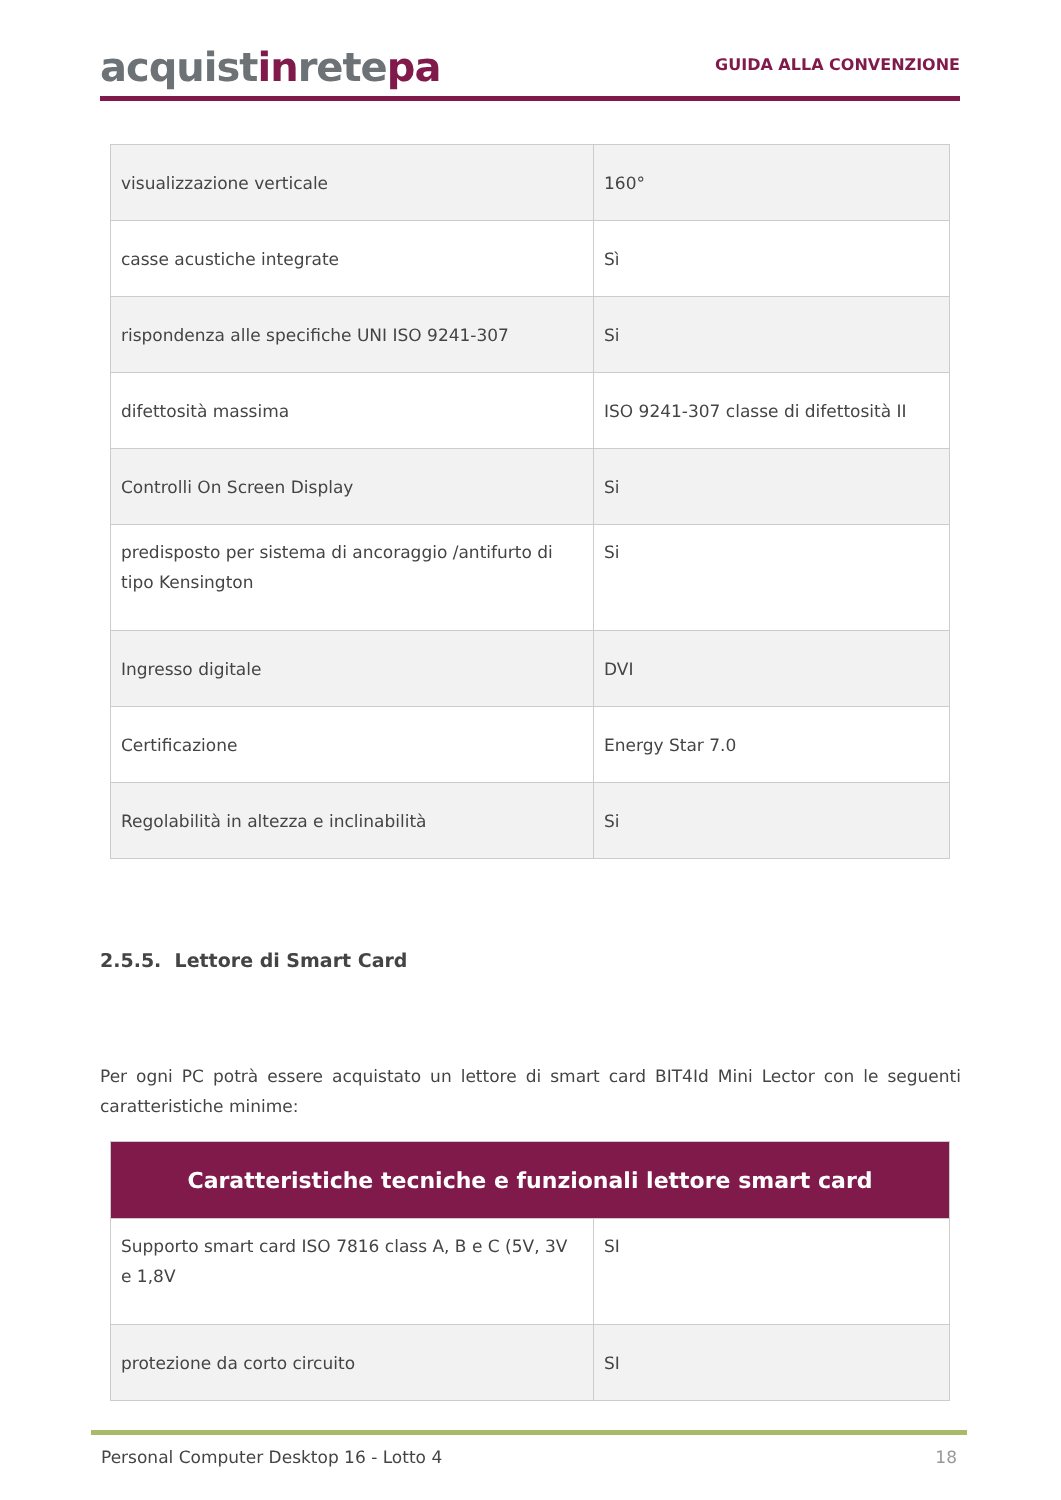acquistinretepa
GUIDA ALLA CONVENZIONE
| visualizzazione verticale | 160° |
| casse acustiche integrate | Sì |
| rispondenza alle specifiche UNI ISO 9241-307 | Si |
| difettosità massima | ISO 9241-307 classe di difettosità II |
| Controlli On Screen Display | Si |
| predisposto per sistema di ancoraggio /antifurto di tipo Kensington | Si |
| Ingresso digitale | DVI |
| Certificazione | Energy Star 7.0 |
| Regolabilità in altezza e inclinabilità | Si |
2.5.5. Lettore di Smart Card
Per ogni PC potrà essere acquistato un lettore di smart card BIT4Id Mini Lector con le seguenti caratteristiche minime:
| Caratteristiche tecniche e funzionali lettore smart card | |
| --- | --- |
| Supporto smart card ISO 7816 class A, B e C (5V, 3V e 1,8V | SI |
| protezione da corto circuito | SI |
Personal Computer Desktop 16 - Lotto 4 18